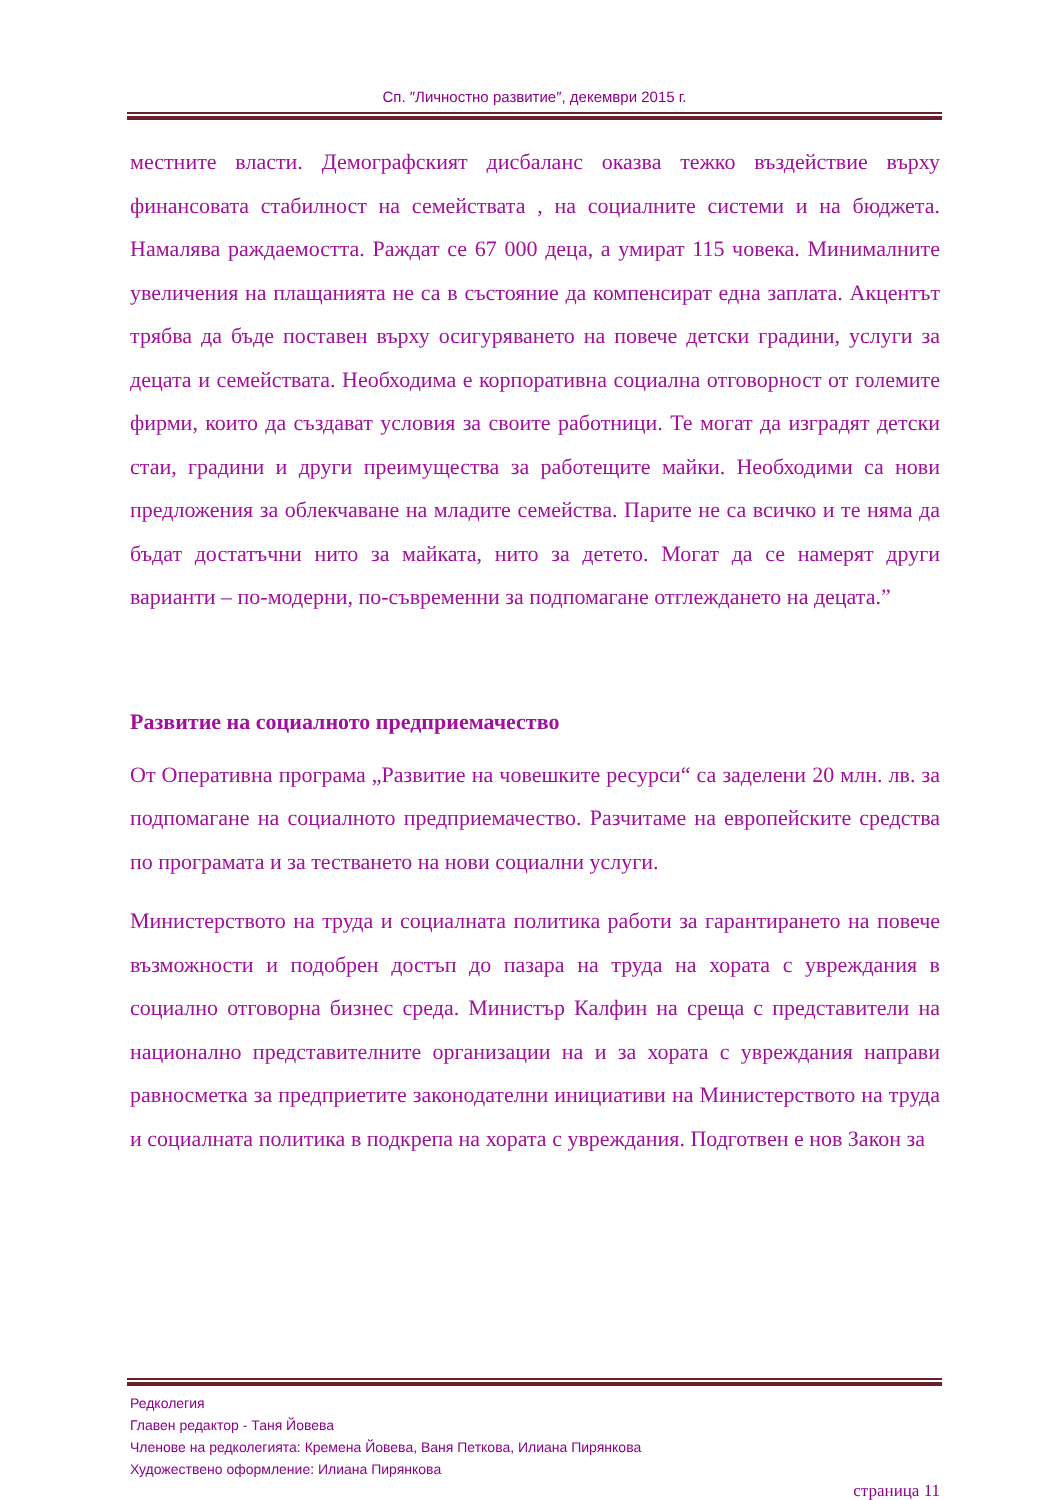Сп. ″Личностно развитие″, декември 2015 г.
местните власти. Демографският дисбаланс оказва тежко въздействие върху финансовата стабилност на семействата , на социалните системи и на бюджета. Намалява раждаемостта. Раждат се 67 000 деца, а умират 115 човека. Минималните увеличения на плащанията не са в състояние да компенсират една заплата. Акцентът трябва да бъде поставен върху осигуряването на повече детски градини, услуги за децата и семействата. Необходима е корпоративна социална отговорност от големите фирми, които да създават условия за своите работници. Те могат да изградят детски стаи, градини и други преимущества за работещите майки. Необходими са нови предложения за облекчаване на младите семейства. Парите не са всичко и те няма да бъдат достатъчни нито за майката, нито за детето. Могат да се намерят други варианти – по-модерни, по-съвременни за подпомагане отглеждането на децата.”
Развитие на социалното предприемачество
От Оперативна програма „Развитие на човешките ресурси“ са заделени 20 млн. лв. за подпомагане на социалното предприемачество. Разчитаме на европейските средства по програмата и за тестването на нови социални услуги.
Министерството на труда и социалната политика работи за гарантирането на повече възможности и подобрен достъп до пазара на труда на хората с увреждания в социално отговорна бизнес среда. Министър Калфин на среща с представители на национално представителните организации на и за хората с увреждания направи равносметка за предприетите законодателни инициативи на Министерството на труда и социалната политика в подкрепа на хората с увреждания. Подготвен е нов Закон за
Редколегия
Главен редактор - Таня Йовева
Членове на редколегията: Кремена Йовева, Ваня Петкова, Илиана Пирянкова
Художествено оформление: Илиана Пирянкова
страница 11